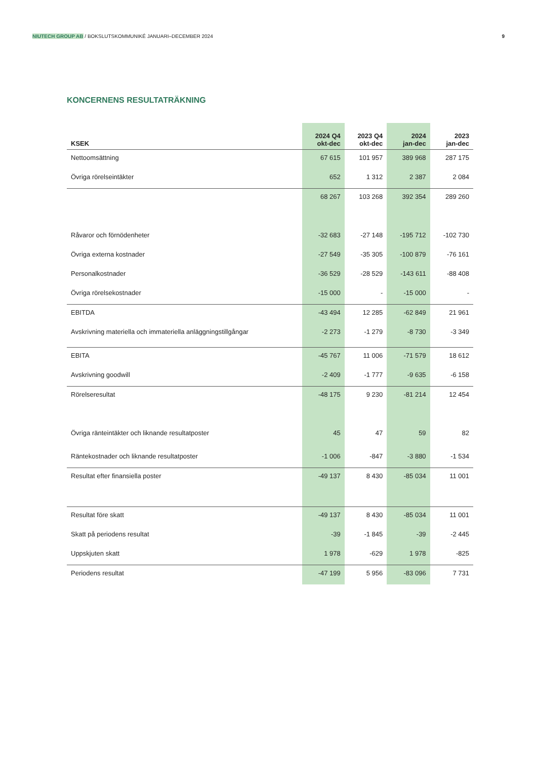NIUTECH GROUP AB / BOKSLUTSKOMMUNIKÉ JANUARI–DECEMBER 2024 9
KONCERNENS RESULTATRÄKNING
| KSEK | 2024 Q4 okt-dec | 2023 Q4 okt-dec | 2024 jan-dec | 2023 jan-dec |
| --- | --- | --- | --- | --- |
| Nettoomsättning | 67 615 | 101 957 | 389 968 | 287 175 |
| Övriga rörelseintäkter | 652 | 1 312 | 2 387 | 2 084 |
| | 68 267 | 103 268 | 392 354 | 289 260 |
| Råvaror och förnödenheter | -32 683 | -27 148 | -195 712 | -102 730 |
| Övriga externa kostnader | -27 549 | -35 305 | -100 879 | -76 161 |
| Personalkostnader | -36 529 | -28 529 | -143 611 | -88 408 |
| Övriga rörelsekostnader | -15 000 | - | -15 000 | - |
| EBITDA | -43 494 | 12 285 | -62 849 | 21 961 |
| Avskrivning materiella och immateriella anläggningstillgångar | -2 273 | -1 279 | -8 730 | -3 349 |
| EBITA | -45 767 | 11 006 | -71 579 | 18 612 |
| Avskrivning goodwill | -2 409 | -1 777 | -9 635 | -6 158 |
| Rörelseresultat | -48 175 | 9 230 | -81 214 | 12 454 |
| Övriga ränteintäkter och liknande resultatposter | 45 | 47 | 59 | 82 |
| Räntekostnader och liknande resultatposter | -1 006 | -847 | -3 880 | -1 534 |
| Resultat efter finansiella poster | -49 137 | 8 430 | -85 034 | 11 001 |
| Resultat före skatt | -49 137 | 8 430 | -85 034 | 11 001 |
| Skatt på periodens resultat | -39 | -1 845 | -39 | -2 445 |
| Uppskjuten skatt | 1 978 | -629 | 1 978 | -825 |
| Periodens resultat | -47 199 | 5 956 | -83 096 | 7 731 |